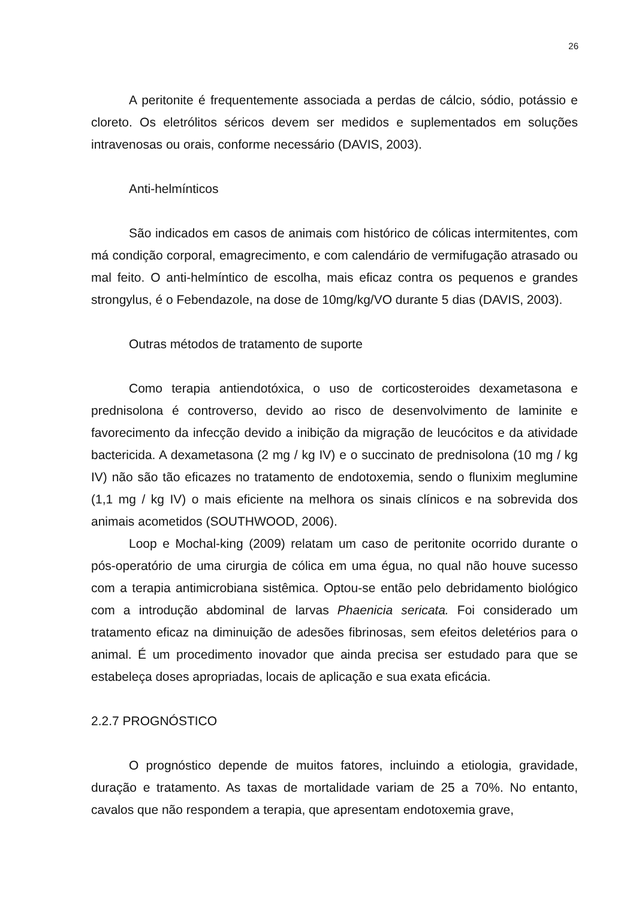26
A peritonite é frequentemente associada a perdas de cálcio, sódio, potássio e cloreto. Os eletrólitos séricos devem ser medidos e suplementados em soluções intravenosas ou orais, conforme necessário (DAVIS, 2003).
Anti-helmínticos
São indicados em casos de animais com histórico de cólicas intermitentes, com má condição corporal, emagrecimento, e com calendário de vermifugação atrasado ou mal feito. O anti-helmíntico de escolha, mais eficaz contra os pequenos e grandes strongylus, é o Febendazole, na dose de 10mg/kg/VO durante 5 dias (DAVIS, 2003).
Outras métodos de tratamento de suporte
Como terapia antiendotóxica, o uso de corticosteroides dexametasona e prednisolona é controverso, devido ao risco de desenvolvimento de laminite e favorecimento da infecção devido a inibição da migração de leucócitos e da atividade bactericida. A dexametasona (2 mg / kg IV) e o succinato de prednisolona (10 mg / kg IV) não são tão eficazes no tratamento de endotoxemia, sendo o flunixim meglumine (1,1 mg / kg IV) o mais eficiente na melhora os sinais clínicos e na sobrevida dos animais acometidos (SOUTHWOOD, 2006).
Loop e Mochal-king (2009) relatam um caso de peritonite ocorrido durante o pós-operatório de uma cirurgia de cólica em uma égua, no qual não houve sucesso com a terapia antimicrobiana sistêmica. Optou-se então pelo debridamento biológico com a introdução abdominal de larvas Phaenicia sericata. Foi considerado um tratamento eficaz na diminuição de adesões fibrinosas, sem efeitos deletérios para o animal. É um procedimento inovador que ainda precisa ser estudado para que se estabeleça doses apropriadas, locais de aplicação e sua exata eficácia.
2.2.7 PROGNÓSTICO
O prognóstico depende de muitos fatores, incluindo a etiologia, gravidade, duração e tratamento. As taxas de mortalidade variam de 25 a 70%. No entanto, cavalos que não respondem a terapia, que apresentam endotoxemia grave,